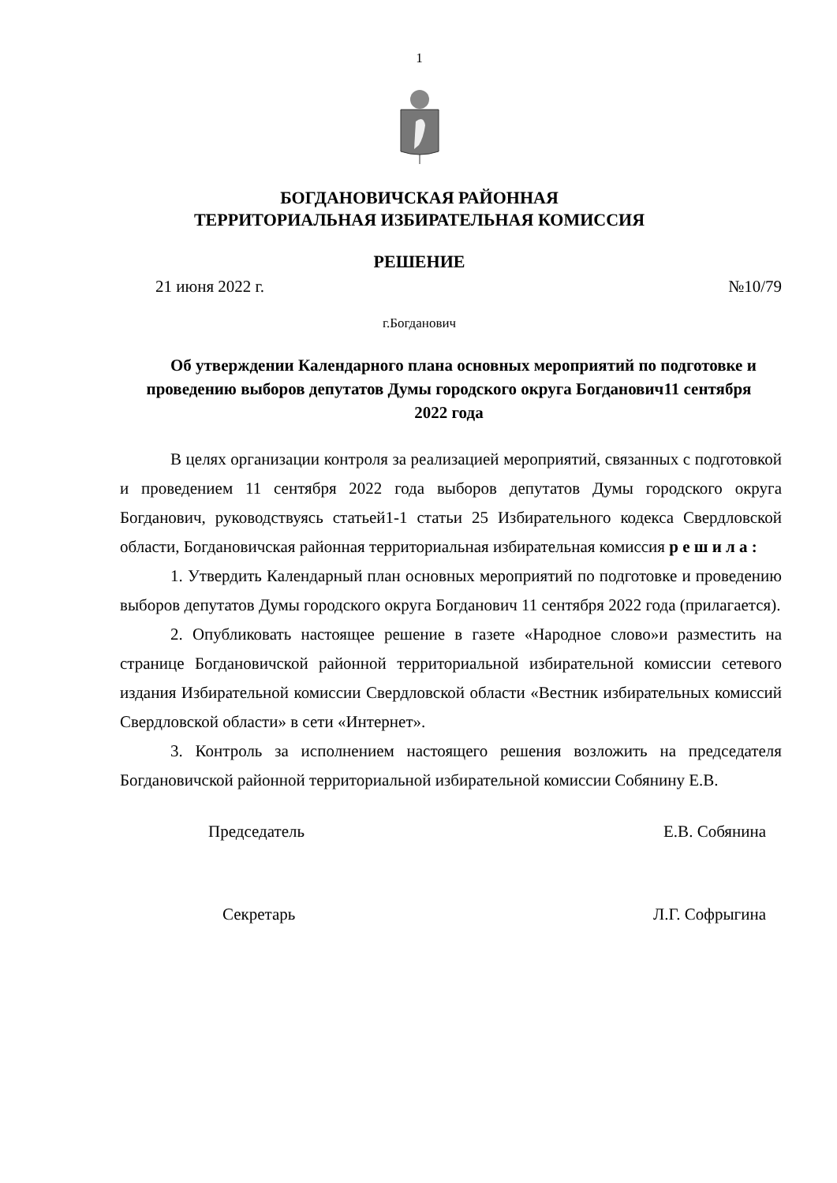1
БОГДАНОВИЧСКАЯ РАЙОННАЯ
ТЕРРИТОРИАЛЬНАЯ ИЗБИРАТЕЛЬНАЯ КОМИССИЯ
РЕШЕНИЕ
21 июня 2022 г. №10/79
г.Богданович
Об утверждении Календарного плана основных мероприятий по подготовке и проведению выборов депутатов Думы городского округа Богданович11 сентября 2022 года
В целях организации контроля за реализацией мероприятий, связанных с подготовкой и проведением 11 сентября 2022 года выборов депутатов Думы городского округа Богданович, руководствуясь статьей1-1 статьи 25 Избирательного кодекса Свердловской области, Богдановичская районная территориальная избирательная комиссия р е ш и л а :
1. Утвердить Календарный план основных мероприятий по подготовке и проведению выборов депутатов Думы городского округа Богданович 11 сентября 2022 года (прилагается).
2. Опубликовать настоящее решение в газете «Народное слово»и разместить на странице Богдановичской районной территориальной избирательной комиссии сетевого издания Избирательной комиссии Свердловской области «Вестник избирательных комиссий Свердловской области» в сети «Интернет».
3. Контроль за исполнением настоящего решения возложить на председателя Богдановичской районной территориальной избирательной комиссии Собянину Е.В.
Председатель Е.В. Собянина
Секретарь Л.Г. Софрыгина